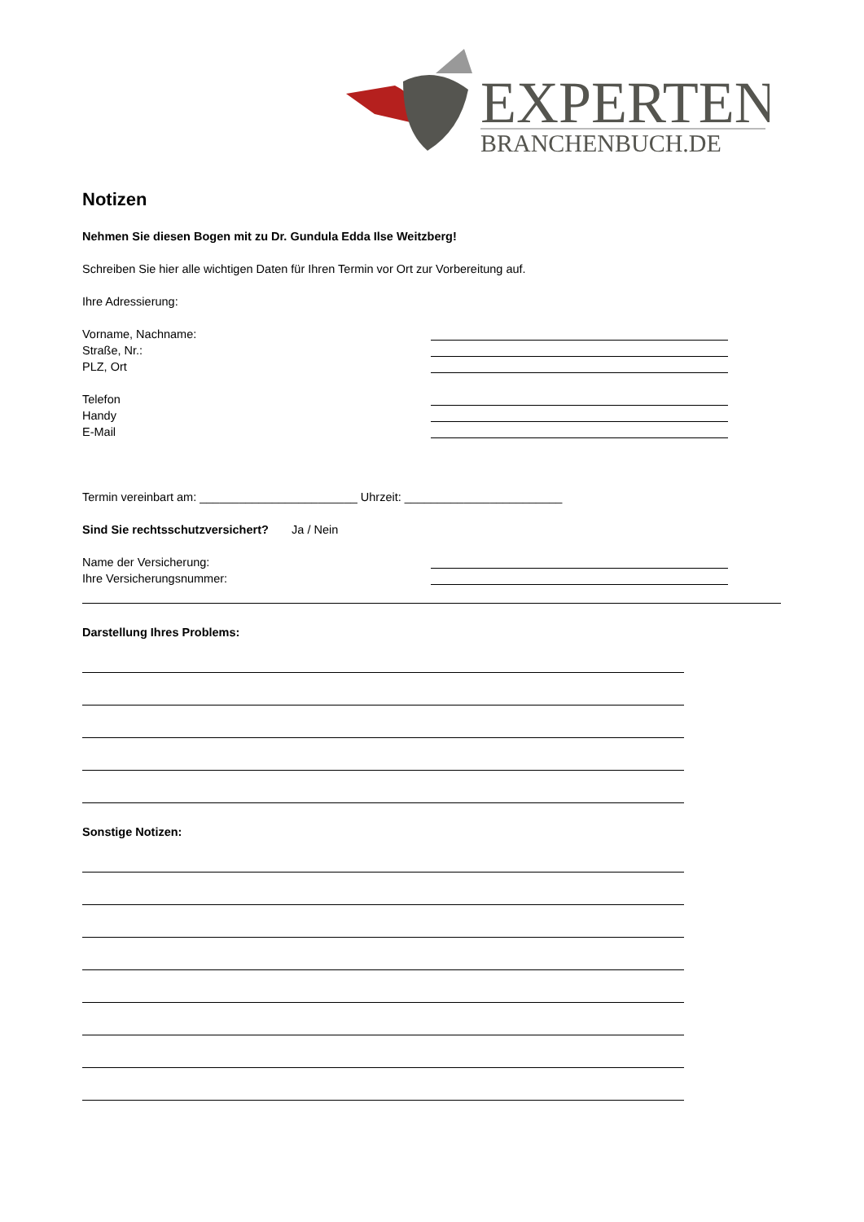EXPERTEN
BRANCHENBUCH.DE
Notizen
Nehmen Sie diesen Bogen mit zu Dr. Gundula Edda Ilse Weitzberg!
Schreiben Sie hier alle wichtigen Daten für Ihren Termin vor Ort zur Vorbereitung auf.
Ihre Adressierung:
Vorname, Nachname:
Straße, Nr.:
PLZ, Ort
Telefon
Handy
E-Mail
Termin vereinbart am: ________________________ Uhrzeit: ________________________
Sind Sie rechtsschutzversichert? Ja / Nein
Name der Versicherung:
Ihre Versicherungsnummer:
Darstellung Ihres Problems:
Sonstige Notizen: